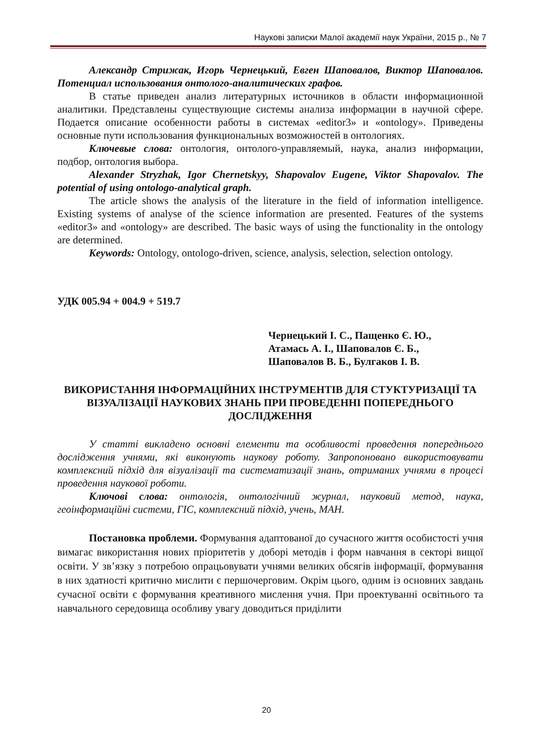Наукові записки Малої академії наук України, 2015 р., № 7
Александр Стрижак, Игорь Чернецький, Евген Шаповалов, Виктор Шаповалов. Потенциал использования онтолого-аналитических графов.
В статье приведен анализ литературных источников в области информационной аналитики. Представлены существующие системы анализа информации в научной сфере. Подается описание особенности работы в системах «editor3» и «ontology». Приведены основные пути использования функциональных возможностей в онтологиях.
Ключевые слова: онтология, онтолого-управляемый, наука, анализ информации, подбор, онтология выбора.
Alexander Stryzhak, Igor Chernetskyy, Shapovalov Eugene, Viktor Shapovalov. The potential of using ontologo-analytical graph.
The article shows the analysis of the literature in the field of information intelligence. Existing systems of analyse of the science information are presented. Features of the systems «editor3» and «ontology» are described. The basic ways of using the functionality in the ontology are determined.
Keywords: Ontology, ontologo-driven, science, analysis, selection, selection ontology.
УДК 005.94 + 004.9 + 519.7
Чернецький І. С., Пащенко Є. Ю.,
Атамась А. І., Шаповалов Є. Б.,
Шаповалов В. Б., Булгаков І. В.
ВИКОРИСТАННЯ ІНФОРМАЦІЙНИХ ІНСТРУМЕНТІВ ДЛЯ СТУКТУРИЗАЦІЇ ТА ВІЗУАЛІЗАЦІЇ НАУКОВИХ ЗНАНЬ ПРИ ПРОВЕДЕННІ ПОПЕРЕДНЬОГО ДОСЛІДЖЕННЯ
У статті викладено основні елементи та особливості проведення попереднього дослідження учнями, які виконують наукову роботу. Запропоновано використовувати комплексний підхід для візуалізації та систематизації знань, отриманих учнями в процесі проведення наукової роботи.
Ключові слова: онтологія, онтологічний журнал, науковий метод, наука, геоінформаційні системи, ГІС, комплексний підхід, учень, МАН.
Постановка проблеми. Формування адаптованої до сучасного життя особистості учня вимагає використання нових пріоритетів у доборі методів і форм навчання в секторі вищої освіти. У зв’язку з потребою опрацьовувати учнями великих обсягів інформації, формування в них здатності критично мислити є першочерговим. Окрім цього, одним із основних завдань сучасної освіти є формування креативного мислення учня. При проектуванні освітнього та навчального середовища особливу увагу доводиться приділити
20